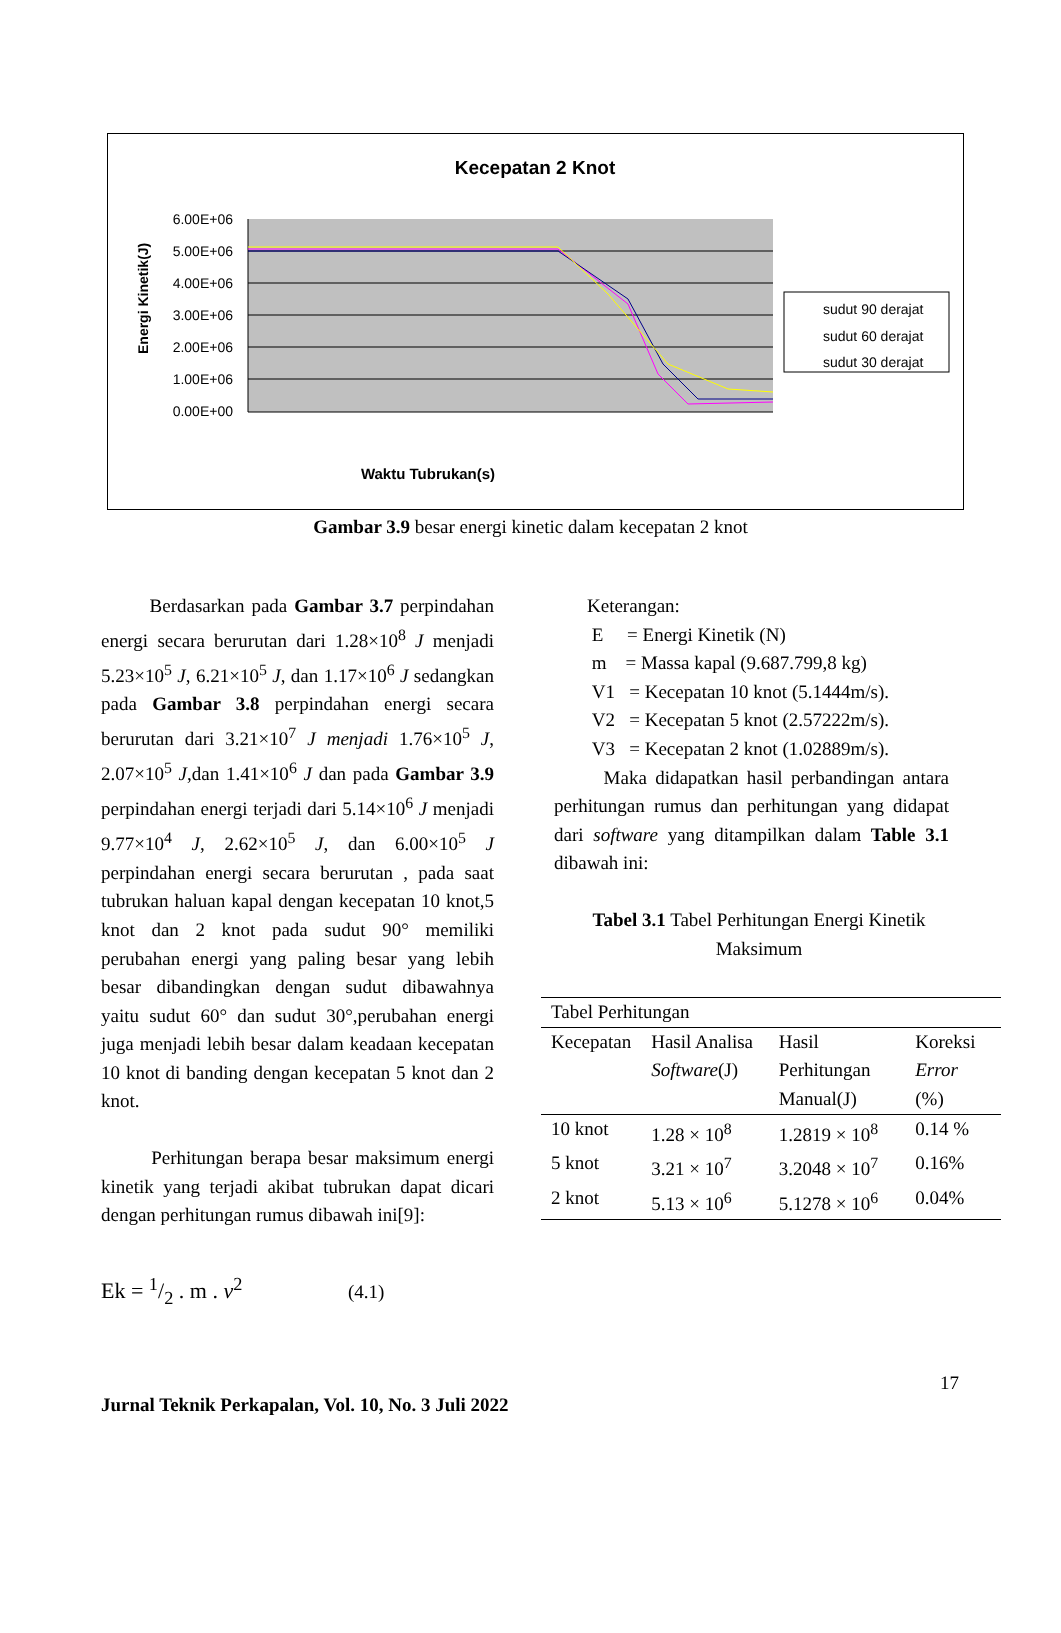Kecepatan 2 Knot
6.00E+06
5.00E+06
4.00E+06
3.00E+06
2.00E+06
1.00E+06
0.00E+00
Energi Kinetik(J)
Waktu Tubrukan(s)
sudut 90 derajat
sudut 60 derajat
sudut 30 derajat
Gambar 3.9 besar energi kinetic dalam kecepatan 2 knot
Berdasarkan pada Gambar 3.7 perpindahan energi secara berurutan dari 1.28×10<sup>8</sup> J menjadi 5.23×10<sup>5</sup> J, 6.21×10<sup>5</sup> J, dan 1.17×10<sup>6</sup> J sedangkan pada Gambar 3.8 perpindahan energi secara berurutan dari 3.21×10<sup>7</sup> J menjadi 1.76×10<sup>5</sup> J, 2.07×10<sup>5</sup> J,dan 1.41×10<sup>6</sup> J dan pada Gambar 3.9 perpindahan energi terjadi dari 5.14×10<sup>6</sup> J menjadi 9.77×10<sup>4</sup> J, 2.62×10<sup>5</sup> J, dan 6.00×10<sup>5</sup> J perpindahan energi secara berurutan , pada saat tubrukan haluan kapal dengan kecepatan 10 knot,5 knot dan 2 knot pada sudut 90° memiliki perubahan energi yang paling besar yang lebih besar dibandingkan dengan sudut dibawahnya yaitu sudut 60° dan sudut 30°,perubahan energi juga menjadi lebih besar dalam keadaan kecepatan 10 knot di banding dengan kecepatan 5 knot dan 2 knot.
Perhitungan berapa besar maksimum energi kinetik yang terjadi akibat tubrukan dapat dicari dengan perhitungan rumus dibawah ini[9]:
Ek = 1/2 . m . v<sup>2</sup> (4.1)
Keterangan:
E = Energi Kinetik (N)
m = Massa kapal (9.687.799,8 kg)
V1 = Kecepatan 10 knot (5.1444m/s).
V2 = Kecepatan 5 knot (2.57222m/s).
V3 = Kecepatan 2 knot (1.02889m/s).
Maka didapatkan hasil perbandingan antara perhitungan rumus dan perhitungan yang didapat dari software yang ditampilkan dalam Table 3.1 dibawah ini:
Tabel 3.1 Tabel Perhitungan Energi Kinetik Maksimum
| Tabel Perhitungan | | | |
| Kecepatan | Hasil Analisa Software (J) | Hasil Perhitungan Manual(J) | Koreksi Error (%) |
| 10 knot | 1.28 × 10<sup>8</sup> | 1.2819 × 10<sup>8</sup> | 0.14 % |
| 5 knot | 3.21 × 10<sup>7</sup> | 3.2048 × 10<sup>7</sup> | 0.16% |
| 2 knot | 5.13 × 10<sup>6</sup> | 5.1278 × 10<sup>6</sup> | 0.04% |
17
Jurnal Teknik Perkapalan, Vol. 10, No. 3 Juli 2022